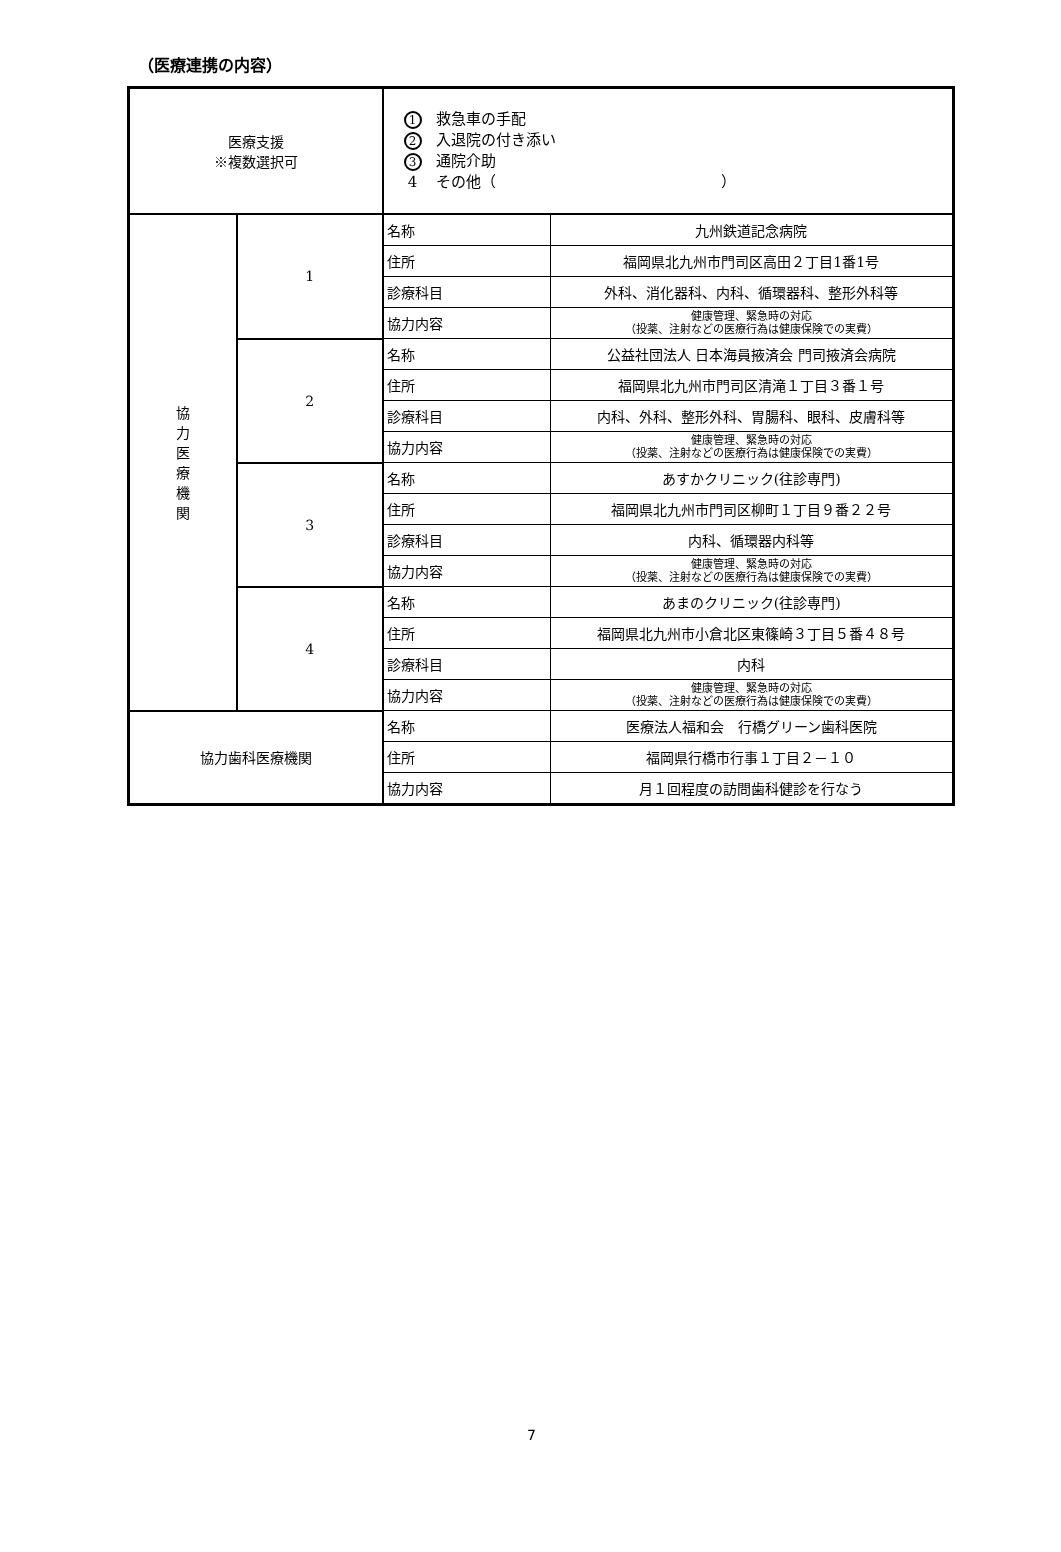（医療連携の内容）
| 医療支援 ※複数選択可 | | 1 救急車の手配 2 入退院の付き添い 3 通院介助 4 その他（ ） | |
| 協 力 医 療 機 関 | 1 | 名称 | 九州鉄道記念病院 |
| | | 住所 | 福岡県北九州市門司区高田２丁目1番1号 |
| | | 診療科目 | 外科、消化器科、内科、循環器科、整形外科等 |
| | | 協力内容 | 健康管理、緊急時の対応 （投薬、注射などの医療行為は健康保険での実費） |
| | 2 | 名称 | 公益社団法人 日本海員掖済会 門司掖済会病院 |
| | | 住所 | 福岡県北九州市門司区清滝１丁目３番１号 |
| | | 診療科目 | 内科、外科、整形外科、胃腸科、眼科、皮膚科等 |
| | | 協力内容 | 健康管理、緊急時の対応 （投薬、注射などの医療行為は健康保険での実費） |
| | 3 | 名称 | あすかクリニック(往診専門) |
| | | 住所 | 福岡県北九州市門司区柳町１丁目９番２２号 |
| | | 診療科目 | 内科、循環器内科等 |
| | | 協力内容 | 健康管理、緊急時の対応 （投薬、注射などの医療行為は健康保険での実費） |
| | 4 | 名称 | あまのクリニック(往診専門) |
| | | 住所 | 福岡県北九州市小倉北区東篠崎３丁目５番４８号 |
| | | 診療科目 | 内科 |
| | | 協力内容 | 健康管理、緊急時の対応 （投薬、注射などの医療行為は健康保険での実費） |
| 協力歯科医療機関 | | 名称 | 医療法人福和会 行橋グリーン歯科医院 |
| | | 住所 | 福岡県行橋市行事１丁目２－１０ |
| | | 協力内容 | 月１回程度の訪問歯科健診を行なう |
7